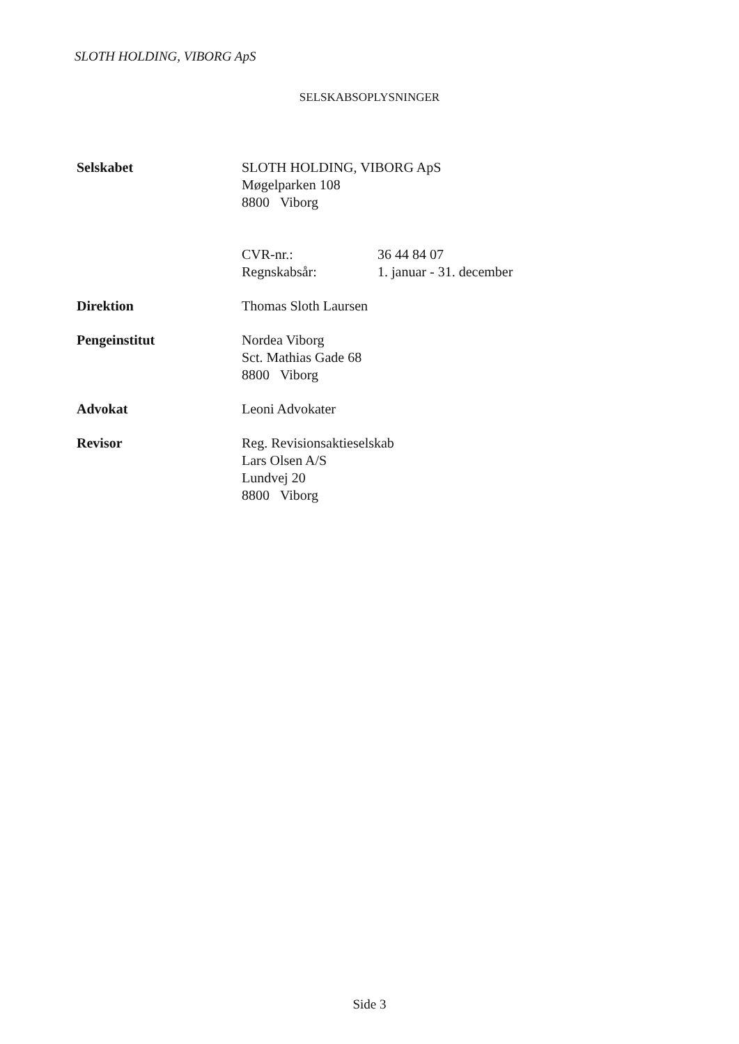SLOTH HOLDING, VIBORG ApS
SELSKABSOPLYSNINGER
Selskabet SLOTH HOLDING, VIBORG ApS
Møgelparken 108
8800 Viborg
CVR-nr.: 36 44 84 07
Regnskabsår: 1. januar - 31. december
Direktion Thomas Sloth Laursen
Pengeinstitut Nordea Viborg
Sct. Mathias Gade 68
8800 Viborg
Advokat Leoni Advokater
Revisor Reg. Revisionsaktieselskab
Lars Olsen A/S
Lundvej 20
8800 Viborg
Side 3